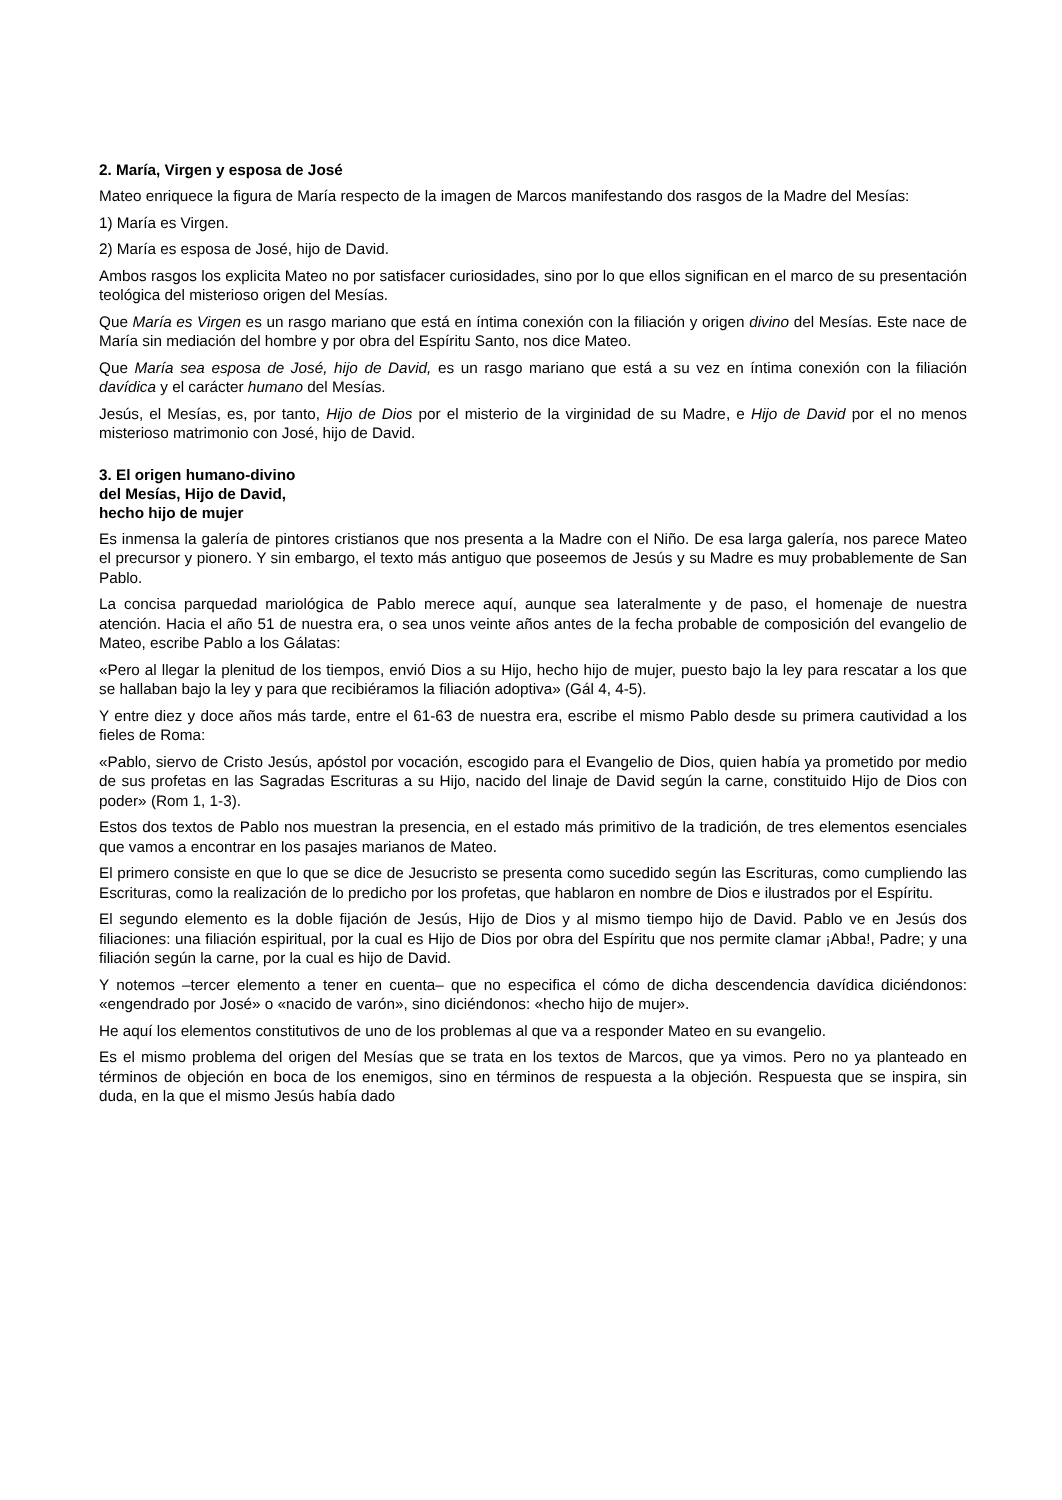2. María, Virgen y esposa de José
Mateo enriquece la figura de María respecto de la imagen de Marcos manifestando dos rasgos de la Madre del Mesías:
1) María es Virgen.
2) María es esposa de José, hijo de David.
Ambos rasgos los explicita Mateo no por satisfacer curiosidades, sino por lo que ellos significan en el marco de su presentación teológica del misterioso origen del Mesías.
Que María es Virgen es un rasgo mariano que está en íntima conexión con la filiación y origen divino del Mesías. Este nace de María sin mediación del hombre y por obra del Espíritu Santo, nos dice Mateo.
Que María sea esposa de José, hijo de David, es un rasgo mariano que está a su vez en íntima conexión con la filiación davídica y el carácter humano del Mesías.
Jesús, el Mesías, es, por tanto, Hijo de Dios por el misterio de la virginidad de su Madre, e Hijo de David por el no menos misterioso matrimonio con José, hijo de David.
3. El origen humano-divino
del Mesías, Hijo de David,
hecho hijo de mujer
Es inmensa la galería de pintores cristianos que nos presenta a la Madre con el Niño. De esa larga galería, nos parece Mateo el precursor y pionero. Y sin embargo, el texto más antiguo que poseemos de Jesús y su Madre es muy probablemente de San Pablo.
La concisa parquedad mariológica de Pablo merece aquí, aunque sea lateralmente y de paso, el homenaje de nuestra atención. Hacia el año 51 de nuestra era, o sea unos veinte años antes de la fecha probable de composición del evangelio de Mateo, escribe Pablo a los Gálatas:
«Pero al llegar la plenitud de los tiempos, envió Dios a su Hijo, hecho hijo de mujer, puesto bajo la ley para rescatar a los que se hallaban bajo la ley y para que recibiéramos la filiación adoptiva» (Gál 4, 4-5).
Y entre diez y doce años más tarde, entre el 61-63 de nuestra era, escribe el mismo Pablo desde su primera cautividad a los fieles de Roma:
«Pablo, siervo de Cristo Jesús, apóstol por vocación, escogido para el Evangelio de Dios, quien había ya prometido por medio de sus profetas en las Sagradas Escrituras a su Hijo, nacido del linaje de David según la carne, constituido Hijo de Dios con poder» (Rom 1, 1-3).
Estos dos textos de Pablo nos muestran la presencia, en el estado más primitivo de la tradición, de tres elementos esenciales que vamos a encontrar en los pasajes marianos de Mateo.
El primero consiste en que lo que se dice de Jesucristo se presenta como sucedido según las Escrituras, como cumpliendo las Escrituras, como la realización de lo predicho por los profetas, que hablaron en nombre de Dios e ilustrados por el Espíritu.
El segundo elemento es la doble fijación de Jesús, Hijo de Dios y al mismo tiempo hijo de David. Pablo ve en Jesús dos filiaciones: una filiación espiritual, por la cual es Hijo de Dios por obra del Espíritu que nos permite clamar ¡Abba!, Padre; y una filiación según la carne, por la cual es hijo de David.
Y notemos –tercer elemento a tener en cuenta– que no especifica el cómo de dicha descendencia davídica diciéndonos: «engendrado por José» o «nacido de varón», sino diciéndonos: «hecho hijo de mujer».
He aquí los elementos constitutivos de uno de los problemas al que va a responder Mateo en su evangelio.
Es el mismo problema del origen del Mesías que se trata en los textos de Marcos, que ya vimos. Pero no ya planteado en términos de objeción en boca de los enemigos, sino en términos de respuesta a la objeción. Respuesta que se inspira, sin duda, en la que el mismo Jesús había dado